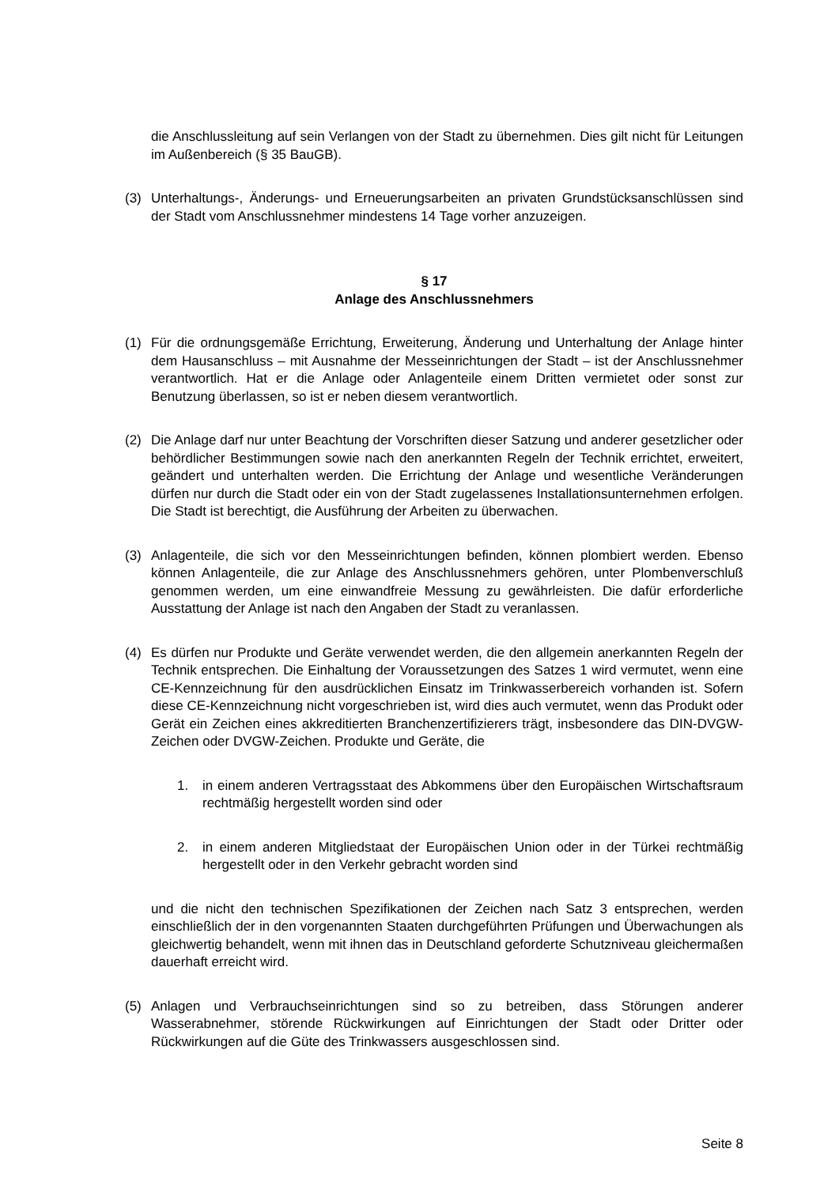die Anschlussleitung auf sein Verlangen von der Stadt zu übernehmen. Dies gilt nicht für Leitungen im Außenbereich (§ 35 BauGB).
(3) Unterhaltungs-, Änderungs- und Erneuerungsarbeiten an privaten Grundstücksanschlüssen sind der Stadt vom Anschlussnehmer mindestens 14 Tage vorher anzuzeigen.
§ 17
Anlage des Anschlussnehmers
(1) Für die ordnungsgemäße Errichtung, Erweiterung, Änderung und Unterhaltung der Anlage hinter dem Hausanschluss – mit Ausnahme der Messeinrichtungen der Stadt – ist der Anschlussnehmer verantwortlich. Hat er die Anlage oder Anlagenteile einem Dritten vermietet oder sonst zur Benutzung überlassen, so ist er neben diesem verantwortlich.
(2) Die Anlage darf nur unter Beachtung der Vorschriften dieser Satzung und anderer gesetzlicher oder behördlicher Bestimmungen sowie nach den anerkannten Regeln der Technik errichtet, erweitert, geändert und unterhalten werden. Die Errichtung der Anlage und wesentliche Veränderungen dürfen nur durch die Stadt oder ein von der Stadt zugelassenes Installationsunternehmen erfolgen. Die Stadt ist berechtigt, die Ausführung der Arbeiten zu überwachen.
(3) Anlagenteile, die sich vor den Messeinrichtungen befinden, können plombiert werden. Ebenso können Anlagenteile, die zur Anlage des Anschlussnehmers gehören, unter Plombenverschluß genommen werden, um eine einwandfreie Messung zu gewährleisten. Die dafür erforderliche Ausstattung der Anlage ist nach den Angaben der Stadt zu veranlassen.
(4) Es dürfen nur Produkte und Geräte verwendet werden, die den allgemein anerkannten Regeln der Technik entsprechen. Die Einhaltung der Voraussetzungen des Satzes 1 wird vermutet, wenn eine CE-Kennzeichnung für den ausdrücklichen Einsatz im Trinkwasserbereich vorhanden ist. Sofern diese CE-Kennzeichnung nicht vorgeschrieben ist, wird dies auch vermutet, wenn das Produkt oder Gerät ein Zeichen eines akkreditierten Branchenzertifizierers trägt, insbesondere das DIN-DVGW-Zeichen oder DVGW-Zeichen. Produkte und Geräte, die
1. in einem anderen Vertragsstaat des Abkommens über den Europäischen Wirtschaftsraum rechtmäßig hergestellt worden sind oder
2. in einem anderen Mitgliedstaat der Europäischen Union oder in der Türkei rechtmäßig hergestellt oder in den Verkehr gebracht worden sind
und die nicht den technischen Spezifikationen der Zeichen nach Satz 3 entsprechen, werden einschließlich der in den vorgenannten Staaten durchgeführten Prüfungen und Überwachungen als gleichwertig behandelt, wenn mit ihnen das in Deutschland geforderte Schutzniveau gleichermaßen dauerhaft erreicht wird.
(5) Anlagen und Verbrauchseinrichtungen sind so zu betreiben, dass Störungen anderer Wasserabnehmer, störende Rückwirkungen auf Einrichtungen der Stadt oder Dritter oder Rückwirkungen auf die Güte des Trinkwassers ausgeschlossen sind.
Seite 8